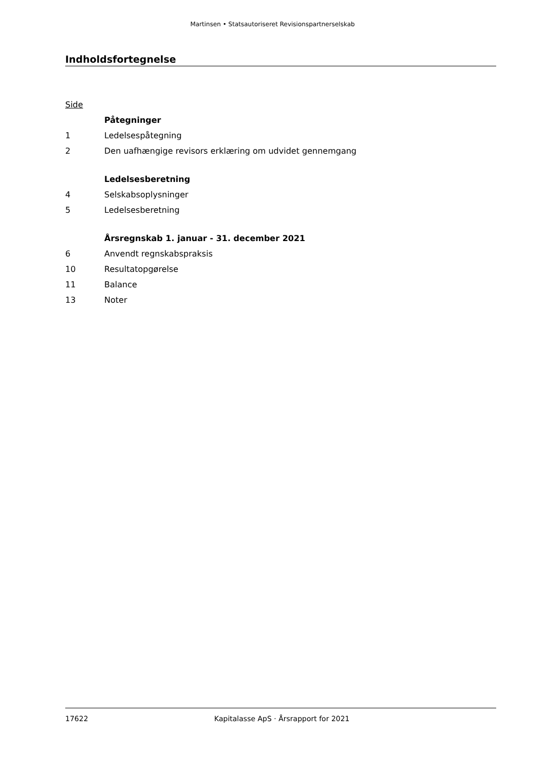Martinsen • Statsautoriseret Revisionspartnerselskab
Indholdsfortegnelse
Side
Påtegninger
1 Ledelsespåtegning
2 Den uafhængige revisors erklæring om udvidet gennemgang
Ledelsesberetning
4 Selskabsoplysninger
5 Ledelsesberetning
Årsregnskab 1. januar - 31. december 2021
6 Anvendt regnskabspraksis
10 Resultatopgørelse
11 Balance
13 Noter
17622 Kapitalasse ApS · Årsrapport for 2021